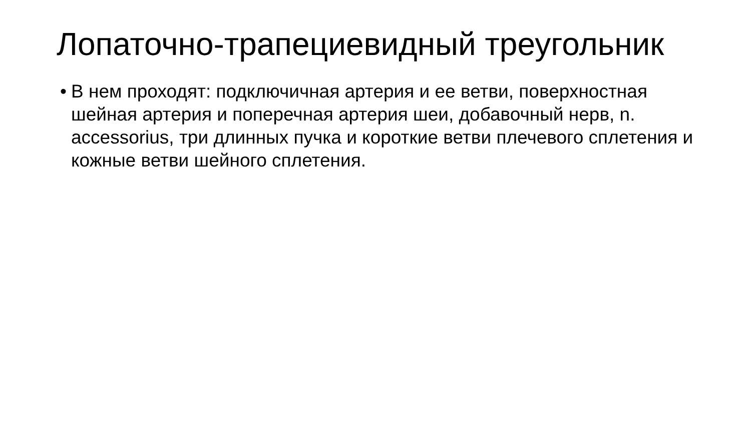Лопаточно-трапециевидный треугольник
• В нем проходят: подключичная артерия и ее ветви, поверхностная шейная артерия и поперечная артерия шеи, добавочный нерв, n. accessorius, три длинных пучка и короткие ветви плечевого сплетения и кожные ветви шейного сплетения.